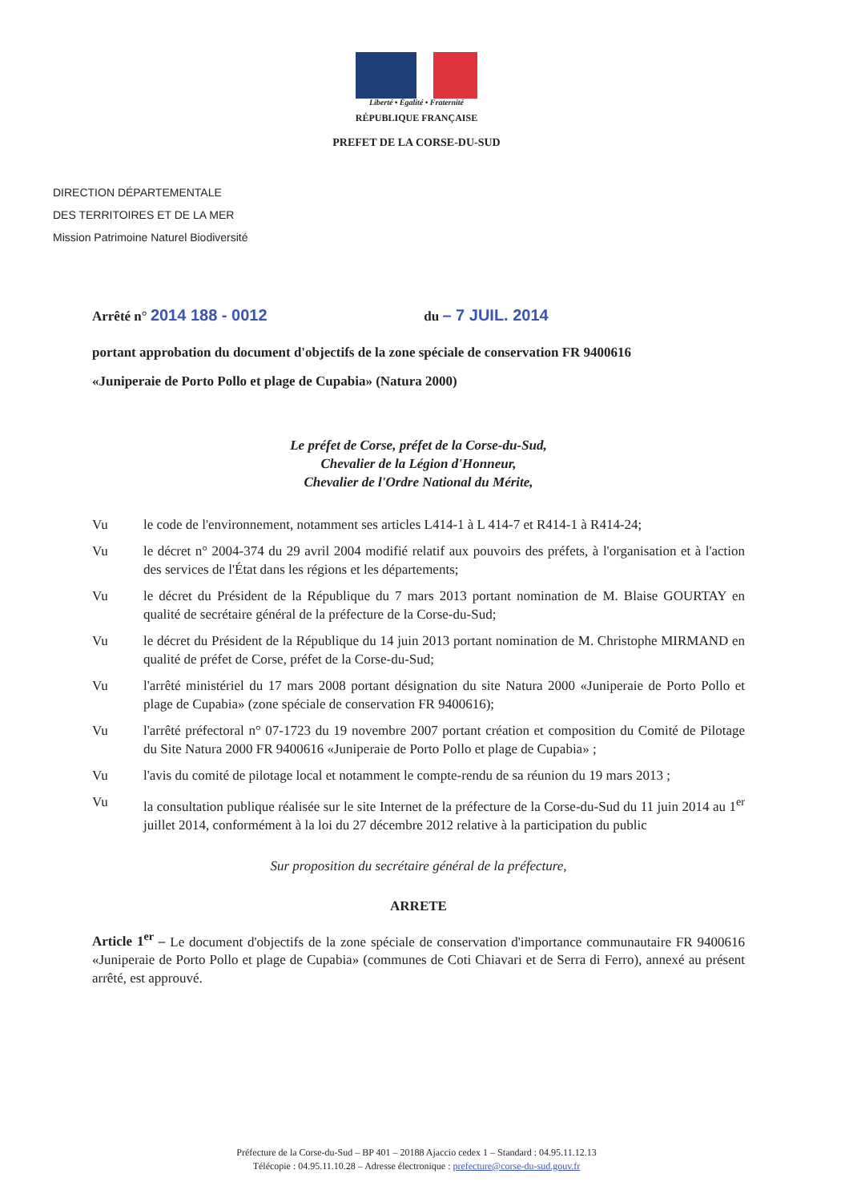Liberté • Égalité • Fraternité
RÉPUBLIQUE FRANÇAISE
PREFET DE LA CORSE-DU-SUD
DIRECTION DÉPARTEMENTALE
DES TERRITOIRES ET DE LA MER
Mission Patrimoine Naturel Biodiversité
Arrêté n° 2014 188 - 0012 du – 7 JUIL. 2014
portant approbation du document d'objectifs de la zone spéciale de conservation FR 9400616
«Juniperaie de Porto Pollo et plage de Cupabia» (Natura 2000)
Le préfet de Corse, préfet de la Corse-du-Sud,
Chevalier de la Légion d'Honneur,
Chevalier de l'Ordre National du Mérite,
Vu le code de l'environnement, notamment ses articles L414-1 à L 414-7 et R414-1 à R414-24;
Vu le décret n° 2004-374 du 29 avril 2004 modifié relatif aux pouvoirs des préfets, à l'organisation et à l'action des services de l'État dans les régions et les départements;
Vu le décret du Président de la République du 7 mars 2013 portant nomination de M. Blaise GOURTAY en qualité de secrétaire général de la préfecture de la Corse-du-Sud;
Vu le décret du Président de la République du 14 juin 2013 portant nomination de M. Christophe MIRMAND en qualité de préfet de Corse, préfet de la Corse-du-Sud;
Vu l'arrêté ministériel du 17 mars 2008 portant désignation du site Natura 2000 «Juniperaie de Porto Pollo et plage de Cupabia» (zone spéciale de conservation FR 9400616);
Vu l'arrêté préfectoral n° 07-1723 du 19 novembre 2007 portant création et composition du Comité de Pilotage du Site Natura 2000 FR 9400616 «Juniperaie de Porto Pollo et plage de Cupabia» ;
Vu l'avis du comité de pilotage local et notamment le compte-rendu de sa réunion du 19 mars 2013 ;
Vu la consultation publique réalisée sur le site Internet de la préfecture de la Corse-du-Sud du 11 juin 2014 au 1<sup>er</sup> juillet 2014, conformément à la loi du 27 décembre 2012 relative à la participation du public
Sur proposition du secrétaire général de la préfecture,
ARRETE
Article 1<sup>er</sup> – Le document d'objectifs de la zone spéciale de conservation d'importance communautaire FR 9400616 «Juniperaie de Porto Pollo et plage de Cupabia» (communes de Coti Chiavari et de Serra di Ferro), annexé au présent arrêté, est approuvé.
Préfecture de la Corse-du-Sud – BP 401 – 20188 Ajaccio cedex 1 – Standard : 04.95.11.12.13
Télécopie : 04.95.11.10.28 – Adresse électronique : prefecture@corse-du-sud.gouv.fr